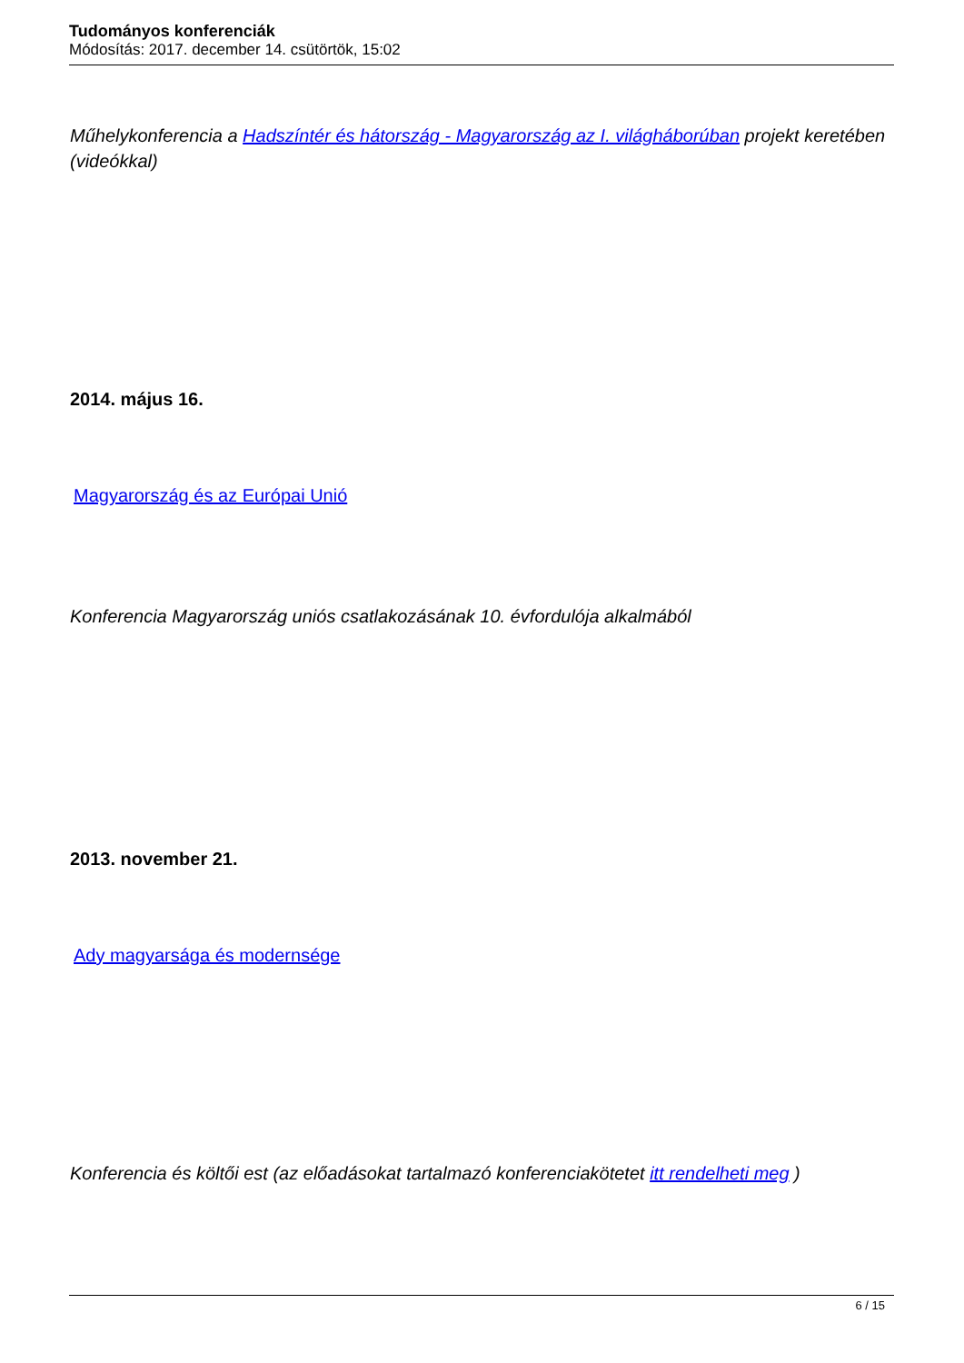Tudományos konferenciák
Módosítás: 2017. december 14. csütörtök, 15:02
Műhelykonferencia a Hadszíntér és hátország - Magyarország az I. világháborúban projekt keretében (videókkal)
2014. május 16.
Magyarország és az Európai Unió
Konferencia Magyarország uniós csatlakozásának 10. évfordulója alkalmából
2013. november 21.
Ady magyarsága és modernsége
Konferencia és költői est (az előadásokat tartalmazó konferenciakötetet itt rendelheti meg )
6 / 15